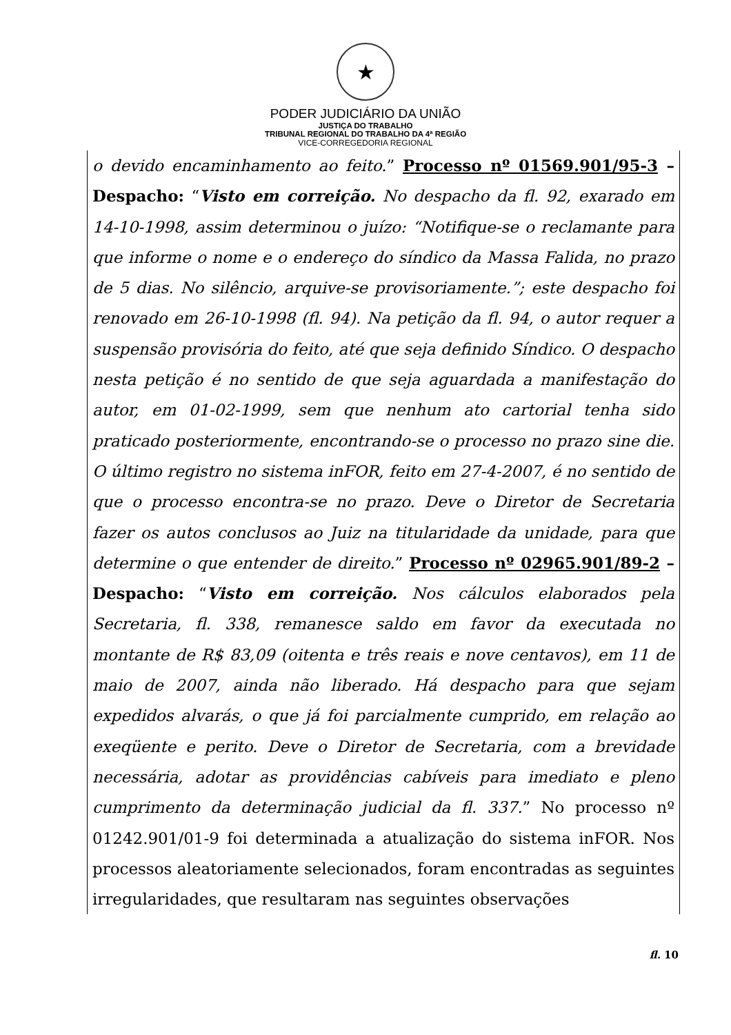★
PODER JUDICIÁRIO DA UNIÃO
JUSTIÇA DO TRABALHO
TRIBUNAL REGIONAL DO TRABALHO DA 4ª REGIÃO
VICE-CORREGEDORIA REGIONAL
o devido encaminhamento ao feito.” Processo nº 01569.901/95-3 – Despacho: “Visto em correição. No despacho da fl. 92, exarado em 14-10-1998, assim determinou o juízo: “Notifique-se o reclamante para que informe o nome e o endereço do síndico da Massa Falida, no prazo de 5 dias. No silêncio, arquive-se provisoriamente.”; este despacho foi renovado em 26-10-1998 (fl. 94). Na petição da fl. 94, o autor requer a suspensão provisória do feito, até que seja definido Síndico. O despacho nesta petição é no sentido de que seja aguardada a manifestação do autor, em 01-02-1999, sem que nenhum ato cartorial tenha sido praticado posteriormente, encontrando-se o processo no prazo sine die. O último registro no sistema inFOR, feito em 27-4-2007, é no sentido de que o processo encontra-se no prazo. Deve o Diretor de Secretaria fazer os autos conclusos ao Juiz na titularidade da unidade, para que determine o que entender de direito.” Processo nº 02965.901/89-2 – Despacho: “Visto em correição. Nos cálculos elaborados pela Secretaria, fl. 338, remanesce saldo em favor da executada no montante de R$ 83,09 (oitenta e três reais e nove centavos), em 11 de maio de 2007, ainda não liberado. Há despacho para que sejam expedidos alvarás, o que já foi parcialmente cumprido, em relação ao exeqüente e perito. Deve o Diretor de Secretaria, com a brevidade necessária, adotar as providências cabíveis para imediato e pleno cumprimento da determinação judicial da fl. 337.” No processo nº 01242.901/01-9 foi determinada a atualização do sistema inFOR. Nos processos aleatoriamente selecionados, foram encontradas as seguintes irregularidades, que resultaram nas seguintes observações
fl. 10